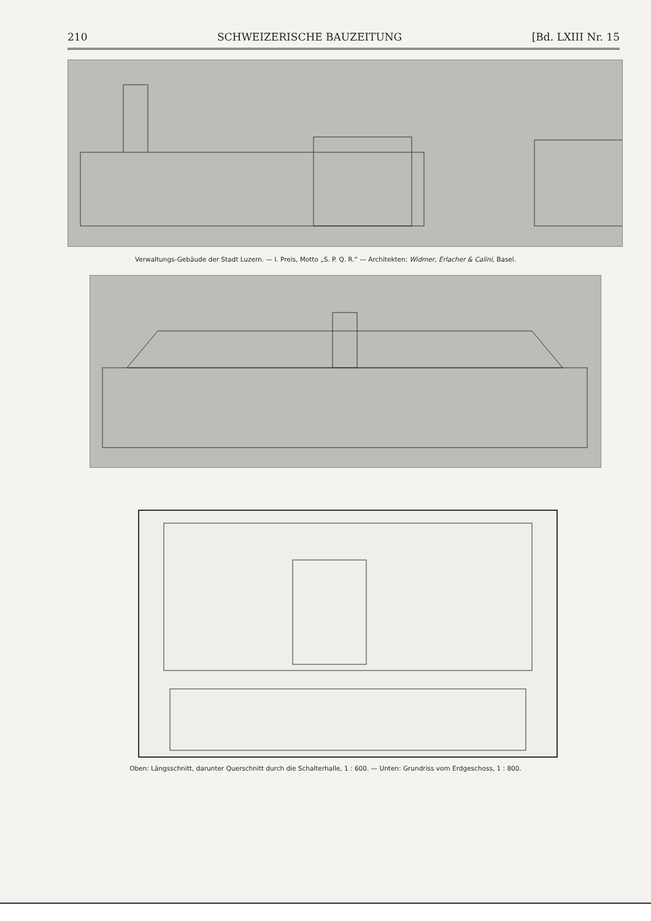210 SCHWEIZERISCHE BAUZEITUNG [Bd. LXIII Nr. 15
Verwaltungs-Gebäude der Stadt Luzern. — I. Preis, Motto „S. P. Q. R.“ — Architekten: Widmer, Erlacher & Calini, Basel.
Oben: Längsschnitt, darunter Querschnitt durch die Schalterhalle, 1 : 600. — Unten: Grundriss vom Erdgeschoss, 1 : 800.